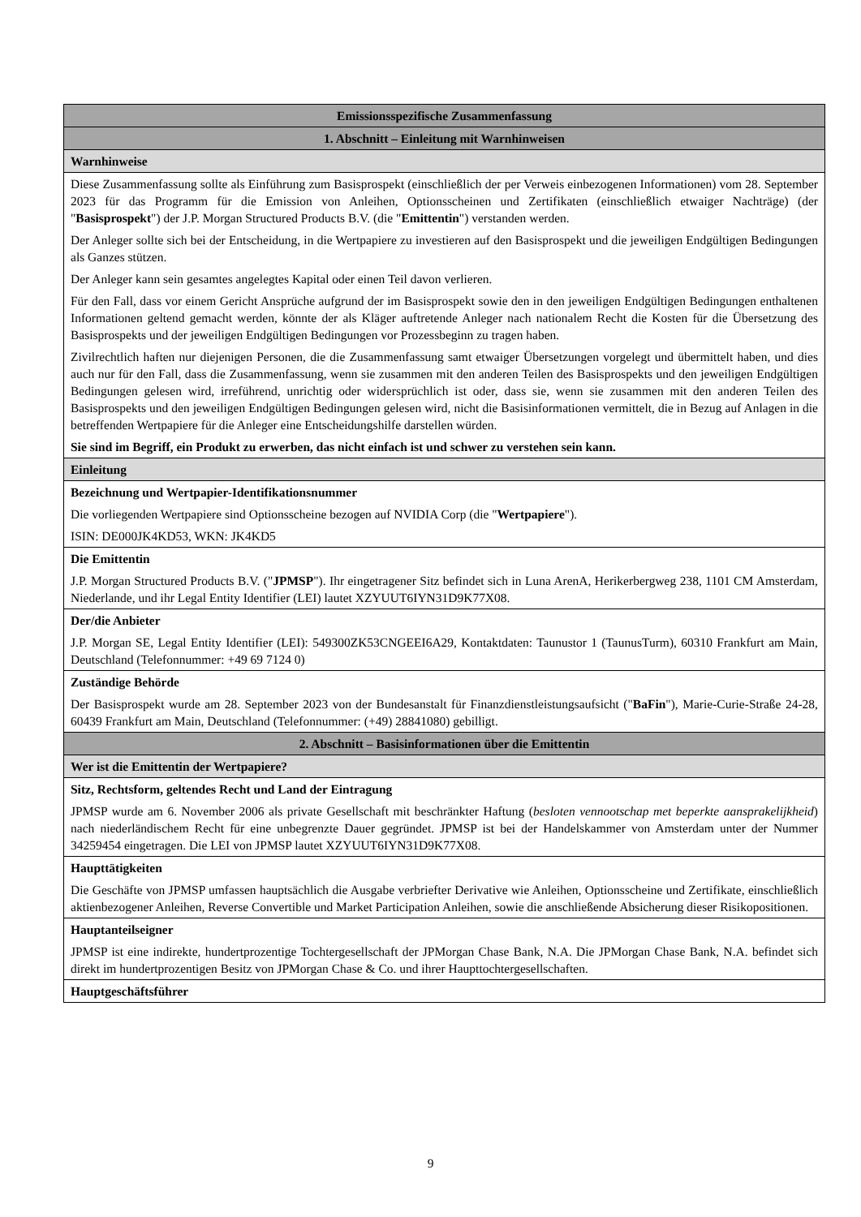| Emissionsspezifische Zusammenfassung |
| 1. Abschnitt – Einleitung mit Warnhinweisen |
| Warnhinweise |
| Diese Zusammenfassung sollte als Einführung zum Basisprospekt (einschließlich der per Verweis einbezogenen Informationen) vom 28. September 2023 für das Programm für die Emission von Anleihen, Optionsscheinen und Zertifikaten (einschließlich etwaiger Nachträge) (der " Basisprospekt ") der J.P. Morgan Structured Products B.V. (die " Emittentin ") verstanden werden. Der Anleger sollte sich bei der Entscheidung, in die Wertpapiere zu investieren auf den Basisprospekt und die jeweiligen Endgültigen Bedingungen als Ganzes stützen. Der Anleger kann sein gesamtes angelegtes Kapital oder einen Teil davon verlieren. Für den Fall, dass vor einem Gericht Ansprüche aufgrund der im Basisprospekt sowie den in den jeweiligen Endgültigen Bedingungen enthaltenen Informationen geltend gemacht werden, könnte der als Kläger auftretende Anleger nach nationalem Recht die Kosten für die Übersetzung des Basisprospekts und der jeweiligen Endgültigen Bedingungen vor Prozessbeginn zu tragen haben. Zivilrechtlich haften nur diejenigen Personen, die die Zusammenfassung samt etwaiger Übersetzungen vorgelegt und übermittelt haben, und dies auch nur für den Fall, dass die Zusammenfassung, wenn sie zusammen mit den anderen Teilen des Basisprospekts und den jeweiligen Endgültigen Bedingungen gelesen wird, irreführend, unrichtig oder widersprüchlich ist oder, dass sie, wenn sie zusammen mit den anderen Teilen des Basisprospekts und den jeweiligen Endgültigen Bedingungen gelesen wird, nicht die Basisinformationen vermittelt, die in Bezug auf Anlagen in die betreffenden Wertpapiere für die Anleger eine Entscheidungshilfe darstellen würden. Sie sind im Begriff, ein Produkt zu erwerben, das nicht einfach ist und schwer zu verstehen sein kann. |
| Einleitung |
| Bezeichnung und Wertpapier-Identifikationsnummer Die vorliegenden Wertpapiere sind Optionsscheine bezogen auf NVIDIA Corp (die " Wertpapiere "). ISIN: DE000JK4KD53, WKN: JK4KD5 |
| Die Emittentin J.P. Morgan Structured Products B.V. (" JPMSP "). Ihr eingetragener Sitz befindet sich in Luna ArenA, Herikerbergweg 238, 1101 CM Amsterdam, Niederlande, und ihr Legal Entity Identifier (LEI) lautet XZYUUT6IYN31D9K77X08. |
| Der/die Anbieter J.P. Morgan SE, Legal Entity Identifier (LEI): 549300ZK53CNGEEI6A29, Kontaktdaten: Taunustor 1 (TaunusTurm), 60310 Frankfurt am Main, Deutschland (Telefonnummer: +49 69 7124 0) |
| Zuständige Behörde Der Basisprospekt wurde am 28. September 2023 von der Bundesanstalt für Finanzdienstleistungsaufsicht (" BaFin "), Marie-Curie-Straße 24-28, 60439 Frankfurt am Main, Deutschland (Telefonnummer: (+49) 28841080) gebilligt. |
| 2. Abschnitt – Basisinformationen über die Emittentin |
| Wer ist die Emittentin der Wertpapiere? |
| Sitz, Rechtsform, geltendes Recht und Land der Eintragung JPMSP wurde am 6. November 2006 als private Gesellschaft mit beschränkter Haftung ( besloten vennootschap met beperkte aansprakelijkheid ) nach niederländischem Recht für eine unbegrenzte Dauer gegründet. JPMSP ist bei der Handelskammer von Amsterdam unter der Nummer 34259454 eingetragen. Die LEI von JPMSP lautet XZYUUT6IYN31D9K77X08. |
| Haupttätigkeiten Die Geschäfte von JPMSP umfassen hauptsächlich die Ausgabe verbriefter Derivative wie Anleihen, Optionsscheine und Zertifikate, einschließlich aktienbezogener Anleihen, Reverse Convertible und Market Participation Anleihen, sowie die anschließende Absicherung dieser Risikopositionen. |
| Hauptanteilseigner JPMSP ist eine indirekte, hundertprozentige Tochtergesellschaft der JPMorgan Chase Bank, N.A. Die JPMorgan Chase Bank, N.A. befindet sich direkt im hundertprozentigen Besitz von JPMorgan Chase & Co. und ihrer Haupttochtergesellschaften. |
| Hauptgeschäftsführer |
9